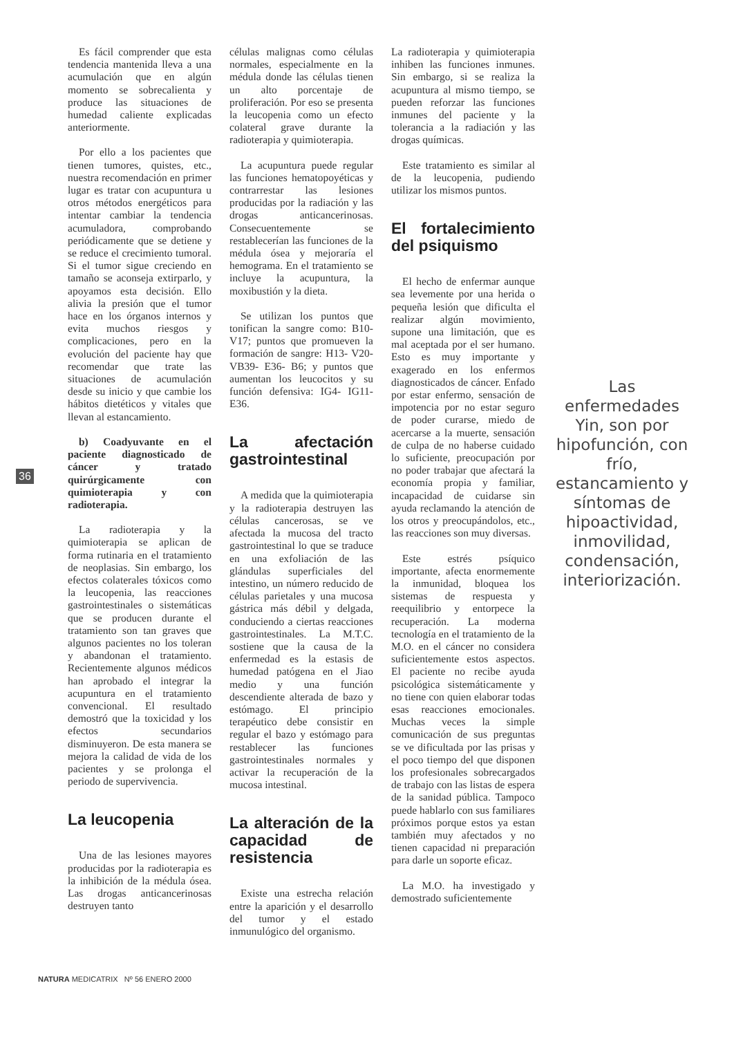36
Es fácil comprender que esta tendencia mantenida lleva a una acumulación que en algún momento se sobrecalienta y produce las situaciones de humedad caliente explicadas anteriormente.
Por ello a los pacientes que tienen tumores, quistes, etc., nuestra recomendación en primer lugar es tratar con acupuntura u otros métodos energéticos para intentar cambiar la tendencia acumuladora, comprobando periódicamente que se detiene y se reduce el crecimiento tumoral. Si el tumor sigue creciendo en tamaño se aconseja extirparlo, y apoyamos esta decisión. Ello alivia la presión que el tumor hace en los órganos internos y evita muchos riesgos y complicaciones, pero en la evolución del paciente hay que recomendar que trate las situaciones de acumulación desde su inicio y que cambie los hábitos dietéticos y vitales que llevan al estancamiento.
b) Coadyuvante en el paciente diagnosticado de cáncer y tratado quirúrgicamente con quimioterapia y con radioterapia.
La radioterapia y la quimioterapia se aplican de forma rutinaria en el tratamiento de neoplasias. Sin embargo, los efectos colaterales tóxicos como la leucopenia, las reacciones gastrointestinales o sistemáticas que se producen durante el tratamiento son tan graves que algunos pacientes no los toleran y abandonan el tratamiento. Recientemente algunos médicos han aprobado el integrar la acupuntura en el tratamiento convencional. El resultado demostró que la toxicidad y los efectos secundarios disminuyeron. De esta manera se mejora la calidad de vida de los pacientes y se prolonga el periodo de supervivencia.
La leucopenia
Una de las lesiones mayores producidas por la radioterapia es la inhibición de la médula ósea. Las drogas anticancerinosas destruyen tanto
células malignas como células normales, especialmente en la médula donde las células tienen un alto porcentaje de proliferación. Por eso se presenta la leucopenia como un efecto colateral grave durante la radioterapia y quimioterapia.
La acupuntura puede regular las funciones hematopoyéticas y contrarrestar las lesiones producidas por la radiación y las drogas anticancerinosas. Consecuentemente se restablecerían las funciones de la médula ósea y mejoraría el hemograma. En el tratamiento se incluye la acupuntura, la moxibustión y la dieta.
Se utilizan los puntos que tonifican la sangre como: B10-V17; puntos que promueven la formación de sangre: H13- V20- VB39- E36- B6; y puntos que aumentan los leucocitos y su función defensiva: IG4- IG11- E36.
La afectación gastrointestinal
A medida que la quimioterapia y la radioterapia destruyen las células cancerosas, se ve afectada la mucosa del tracto gastrointestinal lo que se traduce en una exfoliación de las glándulas superficiales del intestino, un número reducido de células parietales y una mucosa gástrica más débil y delgada, conduciendo a ciertas reacciones gastrointestinales. La M.T.C. sostiene que la causa de la enfermedad es la estasis de humedad patógena en el Jiao medio y una función descendiente alterada de bazo y estómago. El principio terapéutico debe consistir en regular el bazo y estómago para restablecer las funciones gastrointestinales normales y activar la recuperación de la mucosa intestinal.
La alteración de la capacidad de resistencia
Existe una estrecha relación entre la aparición y el desarrollo del tumor y el estado inmunulógico del organismo.
La radioterapia y quimioterapia inhiben las funciones inmunes. Sin embargo, si se realiza la acupuntura al mismo tiempo, se pueden reforzar las funciones inmunes del paciente y la tolerancia a la radiación y las drogas químicas.
Este tratamiento es similar al de la leucopenia, pudiendo utilizar los mismos puntos.
El fortalecimiento del psiquismo
El hecho de enfermar aunque sea levemente por una herida o pequeña lesión que dificulta el realizar algún movimiento, supone una limitación, que es mal aceptada por el ser humano. Esto es muy importante y exagerado en los enfermos diagnosticados de cáncer. Enfado por estar enfermo, sensación de impotencia por no estar seguro de poder curarse, miedo de acercarse a la muerte, sensación de culpa de no haberse cuidado lo suficiente, preocupación por no poder trabajar que afectará la economía propia y familiar, incapacidad de cuidarse sin ayuda reclamando la atención de los otros y preocupándolos, etc., las reacciones son muy diversas.
Este estrés psíquico importante, afecta enormemente la inmunidad, bloquea los sistemas de respuesta y reequilibrio y entorpece la recuperación. La moderna tecnología en el tratamiento de la M.O. en el cáncer no considera suficientemente estos aspectos. El paciente no recibe ayuda psicológica sistemáticamente y no tiene con quien elaborar todas esas reacciones emocionales. Muchas veces la simple comunicación de sus preguntas se ve dificultada por las prisas y el poco tiempo del que disponen los profesionales sobrecargados de trabajo con las listas de espera de la sanidad pública. Tampoco puede hablarlo con sus familiares próximos porque estos ya estan también muy afectados y no tienen capacidad ni preparación para darle un soporte eficaz.
La M.O. ha investigado y demostrado suficientemente
Las enfermedades Yin, son por hipofunción, con frío, estancamiento y síntomas de hipoactividad, inmovilidad, condensación, interiorización.
NATURA MEDICATRIX Nº 56 ENERO 2000